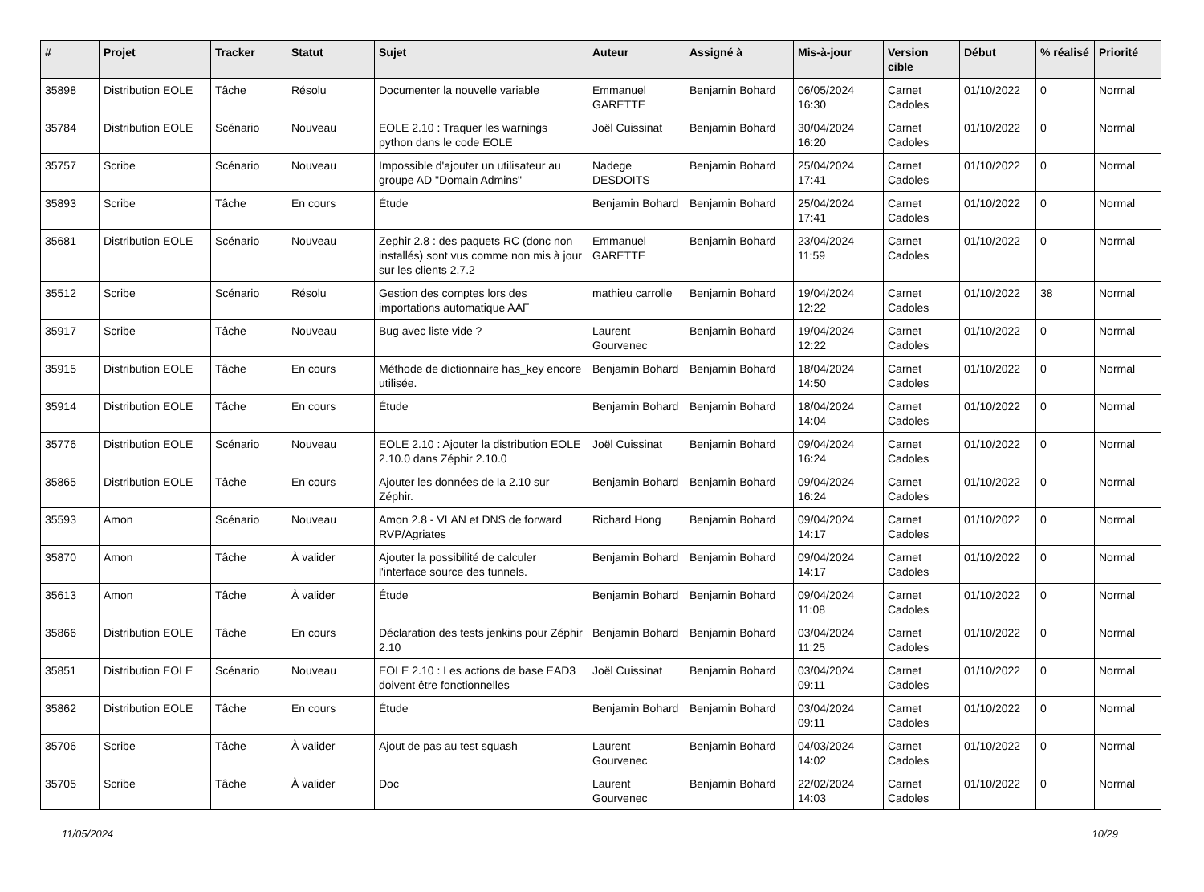| # | Projet | Tracker | Statut | Sujet | Auteur | Assigné à | Mis-à-jour | Version cible | Début | % réalisé | Priorité |
| --- | --- | --- | --- | --- | --- | --- | --- | --- | --- | --- | --- |
| 35898 | Distribution EOLE | Tâche | Résolu | Documenter la nouvelle variable | Emmanuel GARETTE | Benjamin Bohard | 06/05/2024 16:30 | Carnet Cadoles | 01/10/2022 | 0 | Normal |
| 35784 | Distribution EOLE | Scénario | Nouveau | EOLE 2.10 : Traquer les warnings python dans le code EOLE | Joël Cuissinat | Benjamin Bohard | 30/04/2024 16:20 | Carnet Cadoles | 01/10/2022 | 0 | Normal |
| 35757 | Scribe | Scénario | Nouveau | Impossible d'ajouter un utilisateur au groupe AD "Domain Admins" | Nadege DESDOITS | Benjamin Bohard | 25/04/2024 17:41 | Carnet Cadoles | 01/10/2022 | 0 | Normal |
| 35893 | Scribe | Tâche | En cours | Étude | Benjamin Bohard | Benjamin Bohard | 25/04/2024 17:41 | Carnet Cadoles | 01/10/2022 | 0 | Normal |
| 35681 | Distribution EOLE | Scénario | Nouveau | Zephir 2.8 : des paquets RC (donc non installés) sont vus comme non mis à jour sur les clients 2.7.2 | Emmanuel GARETTE | Benjamin Bohard | 23/04/2024 11:59 | Carnet Cadoles | 01/10/2022 | 0 | Normal |
| 35512 | Scribe | Scénario | Résolu | Gestion des comptes lors des importations automatique AAF | mathieu carrolle | Benjamin Bohard | 19/04/2024 12:22 | Carnet Cadoles | 01/10/2022 | 38 | Normal |
| 35917 | Scribe | Tâche | Nouveau | Bug avec liste vide ? | Laurent Gourvenec | Benjamin Bohard | 19/04/2024 12:22 | Carnet Cadoles | 01/10/2022 | 0 | Normal |
| 35915 | Distribution EOLE | Tâche | En cours | Méthode de dictionnaire has_key encore utilisée. | Benjamin Bohard | Benjamin Bohard | 18/04/2024 14:50 | Carnet Cadoles | 01/10/2022 | 0 | Normal |
| 35914 | Distribution EOLE | Tâche | En cours | Étude | Benjamin Bohard | Benjamin Bohard | 18/04/2024 14:04 | Carnet Cadoles | 01/10/2022 | 0 | Normal |
| 35776 | Distribution EOLE | Scénario | Nouveau | EOLE 2.10 : Ajouter la distribution EOLE 2.10.0 dans Zéphir 2.10.0 | Joël Cuissinat | Benjamin Bohard | 09/04/2024 16:24 | Carnet Cadoles | 01/10/2022 | 0 | Normal |
| 35865 | Distribution EOLE | Tâche | En cours | Ajouter les données de la 2.10 sur Zéphir. | Benjamin Bohard | Benjamin Bohard | 09/04/2024 16:24 | Carnet Cadoles | 01/10/2022 | 0 | Normal |
| 35593 | Amon | Scénario | Nouveau | Amon 2.8 - VLAN et DNS de forward RVP/Agriates | Richard Hong | Benjamin Bohard | 09/04/2024 14:17 | Carnet Cadoles | 01/10/2022 | 0 | Normal |
| 35870 | Amon | Tâche | À valider | Ajouter la possibilité de calculer l'interface source des tunnels. | Benjamin Bohard | Benjamin Bohard | 09/04/2024 14:17 | Carnet Cadoles | 01/10/2022 | 0 | Normal |
| 35613 | Amon | Tâche | À valider | Étude | Benjamin Bohard | Benjamin Bohard | 09/04/2024 11:08 | Carnet Cadoles | 01/10/2022 | 0 | Normal |
| 35866 | Distribution EOLE | Tâche | En cours | Déclaration des tests jenkins pour Zéphir 2.10 | Benjamin Bohard | Benjamin Bohard | 03/04/2024 11:25 | Carnet Cadoles | 01/10/2022 | 0 | Normal |
| 35851 | Distribution EOLE | Scénario | Nouveau | EOLE 2.10 : Les actions de base EAD3 doivent être fonctionnelles | Joël Cuissinat | Benjamin Bohard | 03/04/2024 09:11 | Carnet Cadoles | 01/10/2022 | 0 | Normal |
| 35862 | Distribution EOLE | Tâche | En cours | Étude | Benjamin Bohard | Benjamin Bohard | 03/04/2024 09:11 | Carnet Cadoles | 01/10/2022 | 0 | Normal |
| 35706 | Scribe | Tâche | À valider | Ajout de pas au test squash | Laurent Gourvenec | Benjamin Bohard | 04/03/2024 14:02 | Carnet Cadoles | 01/10/2022 | 0 | Normal |
| 35705 | Scribe | Tâche | À valider | Doc | Laurent Gourvenec | Benjamin Bohard | 22/02/2024 14:03 | Carnet Cadoles | 01/10/2022 | 0 | Normal |
11/05/2024 10/29